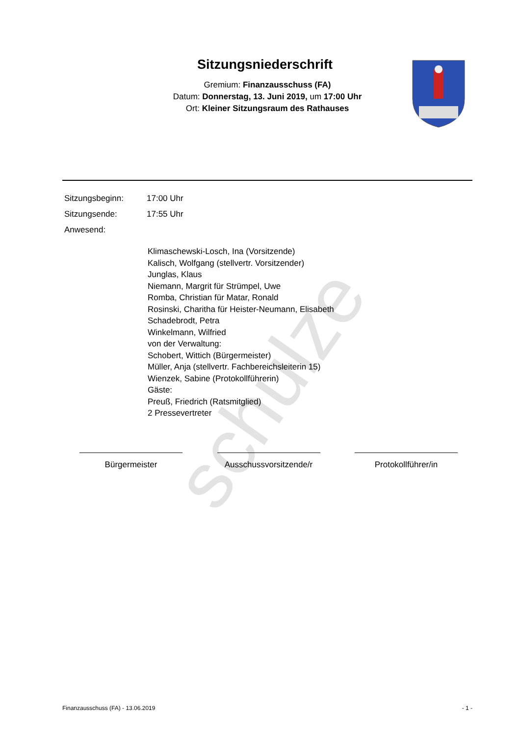schulze
Sitzungsniederschrift
Gremium: Finanzausschuss (FA)
Datum: Donnerstag, 13. Juni 2019, um 17:00 Uhr
Ort: Kleiner Sitzungsraum des Rathauses
Sitzungsbeginn: 17:00 Uhr
Sitzungsende: 17:55 Uhr
Anwesend:
Klimaschewski-Losch, Ina (Vorsitzende)
Kalisch, Wolfgang (stellvertr. Vorsitzender)
Junglas, Klaus
Niemann, Margrit für Strümpel, Uwe
Romba, Christian für Matar, Ronald
Rosinski, Charitha für Heister-Neumann, Elisabeth
Schadebrodt, Petra
Winkelmann, Wilfried
von der Verwaltung:
Schobert, Wittich (Bürgermeister)
Müller, Anja (stellvertr. Fachbereichsleiterin 15)
Wienzek, Sabine (Protokollführerin)
Gäste:
Preuß, Friedrich (Ratsmitglied)
2 Pressevertreter
Bürgermeister Ausschussvorsitzende/r
Protokollführer/in
Finanzausschuss (FA) - 13.06.2019 - 1 -